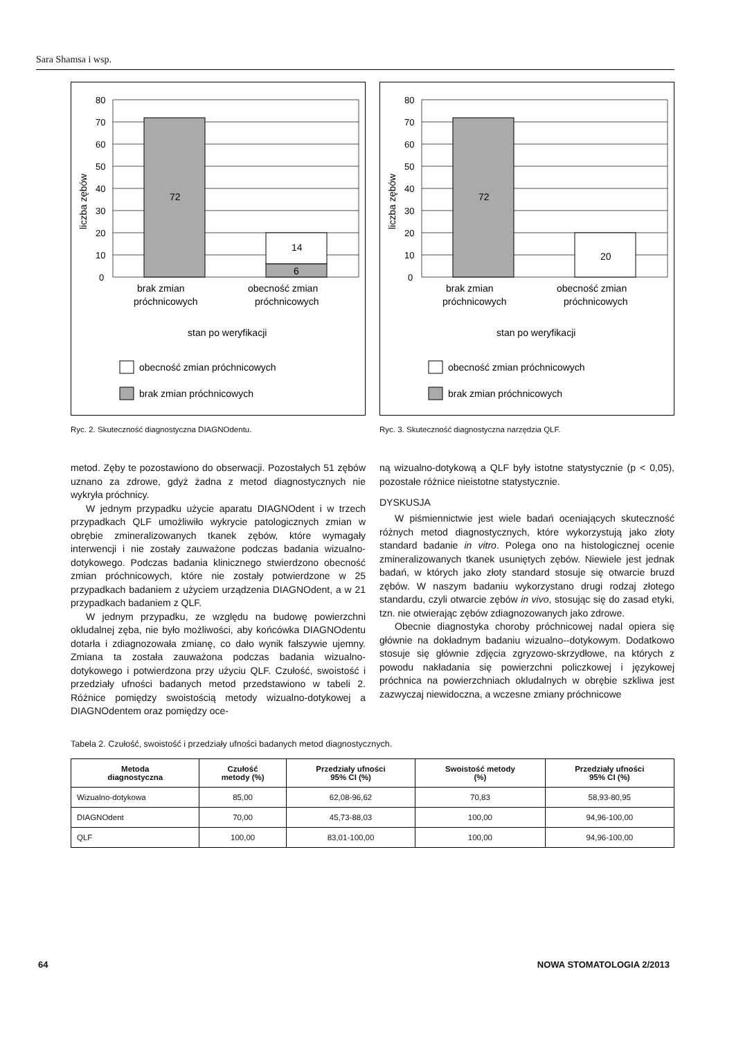Sara Shamsa i wsp.
liczba zębów
80
70
60
50
40
30
20
10
0
72
14
6
brak zmian
próchnicowych
obecność zmian
próchnicowych
stan po weryfikacji
obecność zmian próchnicowych
brak zmian próchnicowych
Ryc. 2. Skuteczność diagnostyczna DIAGNOdentu.
metod. Zęby te pozostawiono do obserwacji. Pozostałych 51 zębów uznano za zdrowe, gdyż żadna z metod diagnostycznych nie wykryła próchnicy.
W jednym przypadku użycie aparatu DIAGNOdent i w trzech przypadkach QLF umożliwiło wykrycie patologicznych zmian w obrębie zmineralizowanych tkanek zębów, które wymagały interwencji i nie zostały zauważone podczas badania wizualno-dotykowego. Podczas badania klinicznego stwierdzono obecność zmian próchnicowych, które nie zostały potwierdzone w 25 przypadkach badaniem z użyciem urządzenia DIAGNOdent, a w 21 przypadkach badaniem z QLF.
W jednym przypadku, ze względu na budowę powierzchni okludalnej zęba, nie było możliwości, aby końcówka DIAGNOdentu dotarła i zdiagnozowała zmianę, co dało wynik fałszywie ujemny. Zmiana ta została zauważona podczas badania wizualno-dotykowego i potwierdzona przy użyciu QLF. Czułość, swoistość i przedziały ufności badanych metod przedstawiono w tabeli 2. Różnice pomiędzy swoistością metody wizualno-dotykowej a DIAGNOdentem oraz pomiędzy oce-
liczba zębów
80
70
60
50
40
30
20
10
0
72
20
brak zmian
próchnicowych
obecność zmian
próchnicowych
stan po weryfikacji
obecność zmian próchnicowych
brak zmian próchnicowych
Ryc. 3. Skuteczność diagnostyczna narzędzia QLF.
ną wizualno-dotykową a QLF były istotne statystycznie (p < 0,05), pozostałe różnice nieistotne statystycznie.
DYSKUSJA
W piśmiennictwie jest wiele badań oceniających skuteczność różnych metod diagnostycznych, które wykorzystują jako złoty standard badanie in vitro. Polega ono na histologicznej ocenie zmineralizowanych tkanek usuniętych zębów. Niewiele jest jednak badań, w których jako złoty standard stosuje się otwarcie bruzd zębów. W naszym badaniu wykorzystano drugi rodzaj złotego standardu, czyli otwarcie zębów in vivo, stosując się do zasad etyki, tzn. nie otwierając zębów zdiagnozowanych jako zdrowe.
Obecnie diagnostyka choroby próchnicowej nadal opiera się głównie na dokładnym badaniu wizualno--dotykowym. Dodatkowo stosuje się głównie zdjęcia zgryzowo-skrzydłowe, na których z powodu nakładania się powierzchni policzkowej i językowej próchnica na powierzchniach okludalnych w obrębie szkliwa jest zazwyczaj niewidoczna, a wczesne zmiany próchnicowe
Tabela 2. Czułość, swoistość i przedziały ufności badanych metod diagnostycznych.
| Metoda diagnostyczna | Czułość metody (%) | Przedziały ufności 95% CI (%) | Swoistość metody (%) | Przedziały ufności 95% CI (%) |
| --- | --- | --- | --- | --- |
| Wizualno-dotykowa | 85,00 | 62,08-96,62 | 70,83 | 58,93-80,95 |
| DIAGNOdent | 70,00 | 45,73-88,03 | 100,00 | 94,96-100,00 |
| QLF | 100,00 | 83,01-100,00 | 100,00 | 94,96-100,00 |
64 NOWA STOMATOLOGIA 2/2013